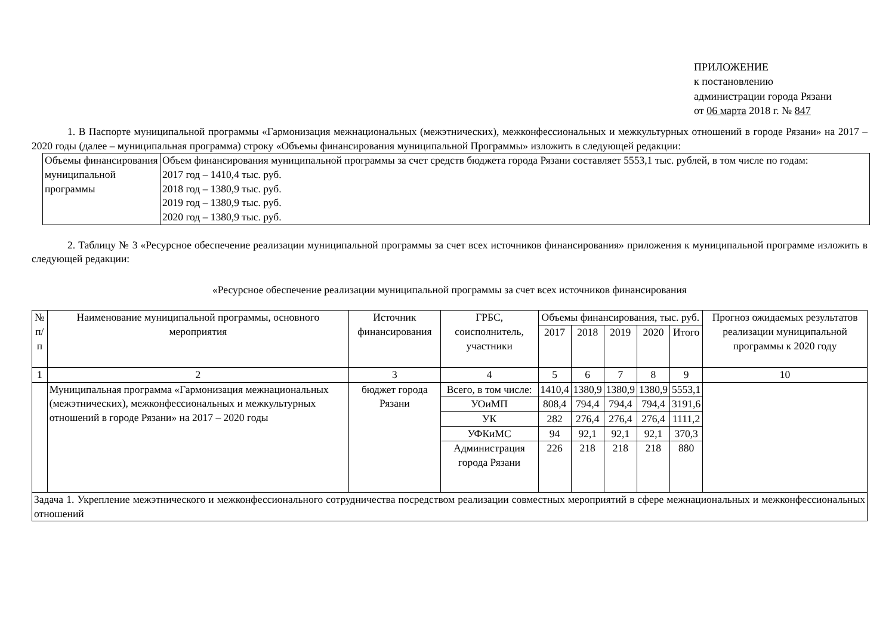ПРИЛОЖЕНИЕ
к постановлению
администрации города Рязани
от 06 марта 2018 г. № 847
1. В Паспорте муниципальной программы «Гармонизация межнациональных (межэтнических), межконфессиональных и межкультурных отношений в городе Рязани» на 2017 – 2020 годы (далее – муниципальная программа) строку «Объемы финансирования муниципальной Программы» изложить в следующей редакции:
| Объемы финансирования муниципальной программы | Объем финансирования муниципальной программы за счет средств бюджета города Рязани составляет 5553,1 тыс. рублей, в том числе по годам: 2017 год – 1410,4 тыс. руб. 2018 год – 1380,9 тыс. руб. 2019 год – 1380,9 тыс. руб. 2020 год – 1380,9 тыс. руб. |
2. Таблицу № 3 «Ресурсное обеспечение реализации муниципальной программы за счет всех источников финансирования» приложения к муниципальной программе изложить в следующей редакции:
«Ресурсное обеспечение реализации муниципальной программы за счет всех источников финансирования
| № п/п | Наименование муниципальной программы, основного мероприятия | Источник финансирования | ГРБС, соисполнитель, участники | Объемы финансирования, тыс. руб. | | | | | Прогноз ожидаемых результатов реализации муниципальной программы к 2020 году |
| --- | --- | --- | --- | --- | --- | --- | --- | --- | --- |
| | | | | 2017 | 2018 | 2019 | 2020 | Итого | |
| 1 | 2 | 3 | 4 | 5 | 6 | 7 | 8 | 9 | 10 |
| | Муниципальная программа «Гармонизация межнациональных (межэтнических), межконфессиональных и межкультурных отношений в городе Рязани» на 2017 – 2020 годы | бюджет города Рязани | Всего, в том числе: | 1410,4 | 1380,9 | 1380,9 | 1380,9 | 5553,1 | |
| | | | УОиМП | 808,4 | 794,4 | 794,4 | 794,4 | 3191,6 | |
| | | | УК | 282 | 276,4 | 276,4 | 276,4 | 1111,2 | |
| | | | УФКиМС | 94 | 92,1 | 92,1 | 92,1 | 370,3 | |
| | | | Администрация города Рязани | 226 | 218 | 218 | 218 | 880 | |
| Задача 1. Укрепление межэтнического и межконфессионального сотрудничества посредством реализации совместных мероприятий в сфере межнациональных и межконфессиональных отношений | | | | | | | | | |